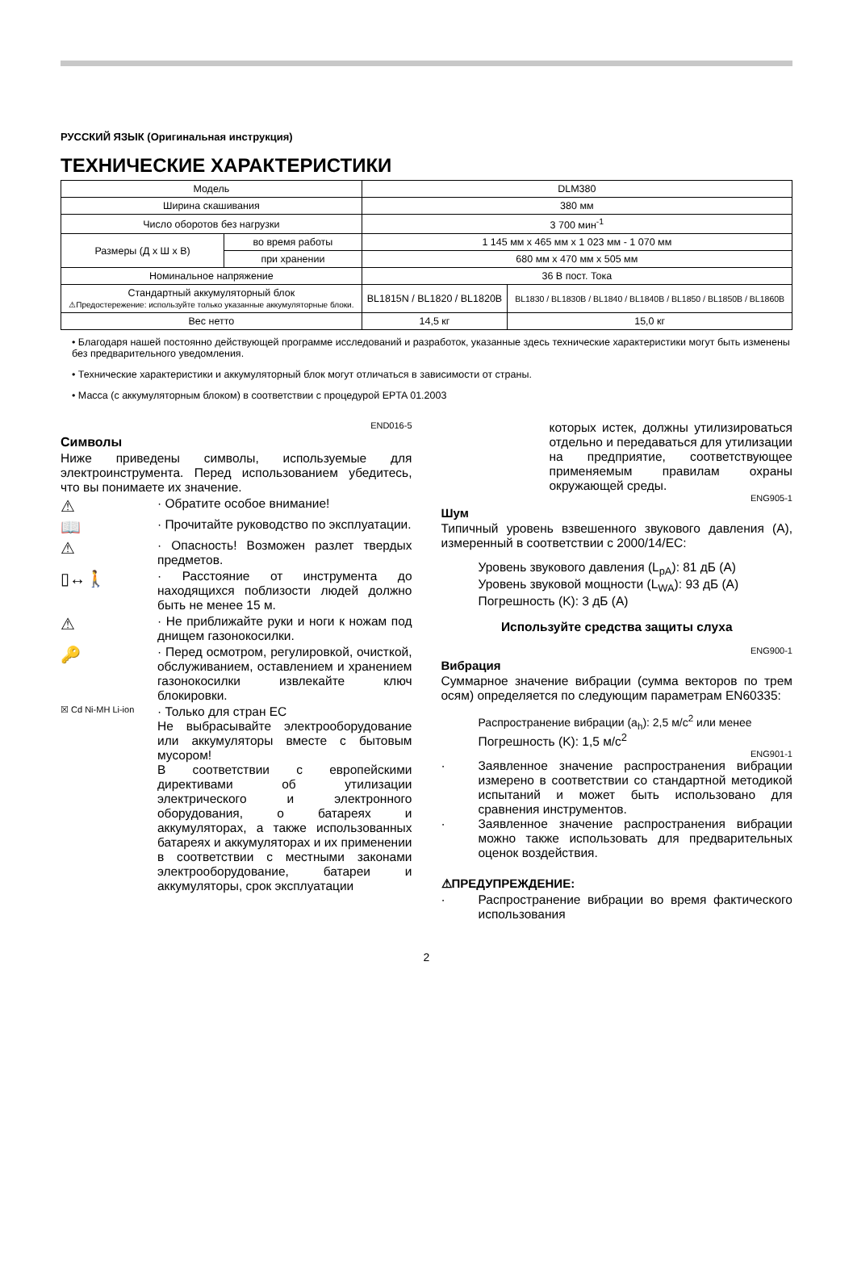РУССКИЙ ЯЗЫК (Оригинальная инструкция)
ТЕХНИЧЕСКИЕ ХАРАКТЕРИСТИКИ
| Модель | | DLM380 | |
| Ширина скашивания | | 380 мм | |
| Число оборотов без нагрузки | | 3 700 мин<sup>-1</sup> | |
| Размеры (Д x Ш x В) | во время работы | 1 145 мм x 465 мм x 1 023 мм - 1 070 мм | |
| | при хранении | 680 мм x 470 мм x 505 мм | |
| Номинальное напряжение | | 36 В пост. Тока | |
| Стандартный аккумуляторный блок ⚠Предостережение: используйте только указанные аккумуляторные блоки. | | BL1815N / BL1820 / BL1820B | BL1830 / BL1830B / BL1840 / BL1840B / BL1850 / BL1850B / BL1860B |
| Вес нетто | | 14,5 кг | 15,0 кг |
• Благодаря нашей постоянно действующей программе исследований и разработок, указанные здесь технические характеристики могут быть изменены без предварительного уведомления.
• Технические характеристики и аккумуляторный блок могут отличаться в зависимости от страны.
• Масса (с аккумуляторным блоком) в соответствии с процедурой EPTA 01.2003
END016-5
Символы
Ниже приведены символы, используемые для электроинструмента. Перед использованием убедитесь, что вы понимаете их значение.
⚠
· Обратите особое внимание!
📖
· Прочитайте руководство по эксплуатации.
⚠
· Опасность! Возможен разлет твердых предметов.
▯↔🚶
· Расстояние от инструмента до находящихся поблизости людей должно быть не менее 15 м.
⚠
· Не приближайте руки и ноги к ножам под днищем газонокосилки.
🔑
· Перед осмотром, регулировкой, очисткой, обслуживанием, оставлением и хранением газонокосилки извлекайте ключ блокировки.
☒ Cd Ni-MH Li-ion
· Только для стран ЕС
Не выбрасывайте электрооборудование или аккумуляторы вместе с бытовым мусором!
В соответствии с европейскими директивами об утилизации электрического и электронного оборудования, о батареях и аккумуляторах, а также использованных батареях и аккумуляторах и их применении в соответствии с местными законами электрооборудование, батареи и аккумуляторы, срок эксплуатации
которых истек, должны утилизироваться отдельно и передаваться для утилизации на предприятие, соответствующее применяемым правилам охраны окружающей среды.
ENG905-1
Шум
Типичный уровень взвешенного звукового давления (A), измеренный в соответствии с 2000/14/EC:
Уровень звукового давления (L<sub>pA</sub>): 81 дБ (A)
Уровень звуковой мощности (L<sub>WA</sub>): 93 дБ (A)
Погрешность (K): 3 дБ (A)
Используйте средства защиты слуха
ENG900-1
Вибрация
Суммарное значение вибрации (сумма векторов по трем осям) определяется по следующим параметрам EN60335:
Распространение вибрации (a<sub>h</sub>): 2,5 м/с<sup>2</sup> или менее
Погрешность (K): 1,5 м/с<sup>2</sup>
ENG901-1
· Заявленное значение распространения вибрации измерено в соответствии со стандартной методикой испытаний и может быть использовано для сравнения инструментов.
· Заявленное значение распространения вибрации можно также использовать для предварительных оценок воздействия.
⚠ПРЕДУПРЕЖДЕНИЕ:
· Распространение вибрации во время фактического использования
2